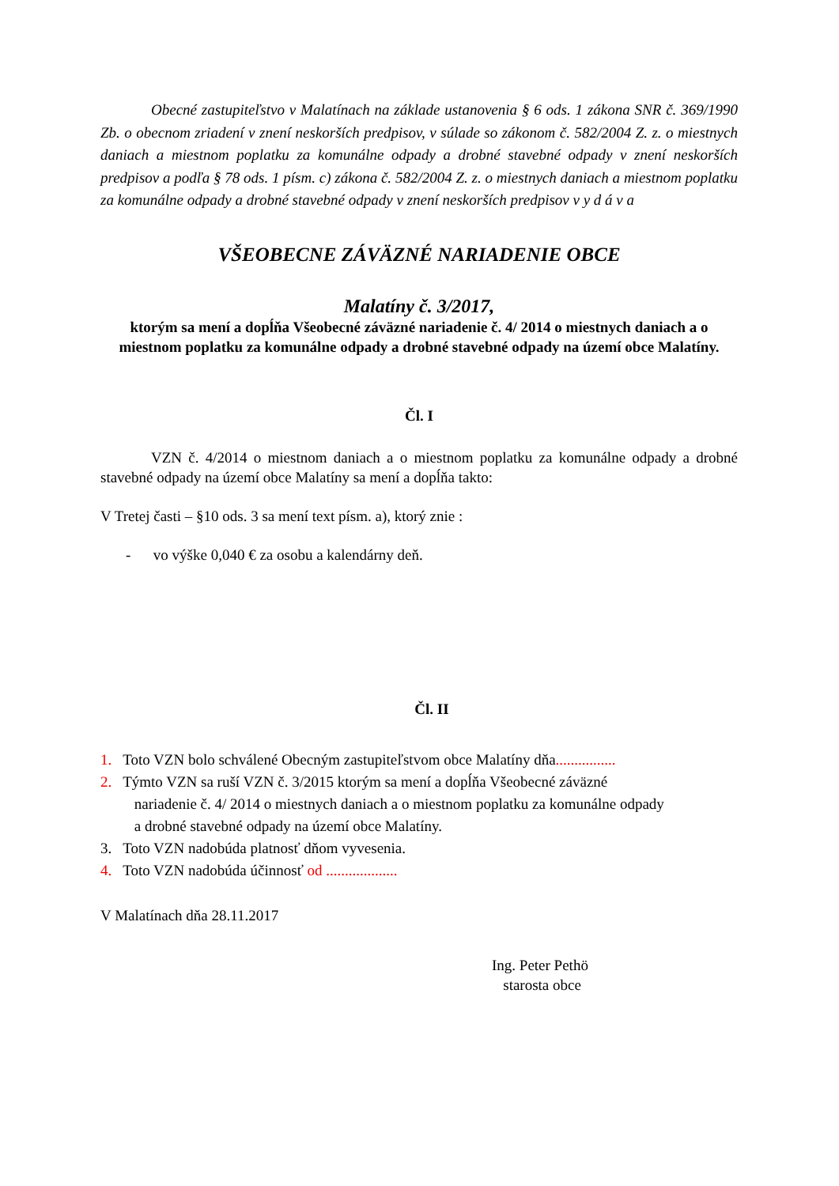Obecné zastupiteľstvo v Malatínach na základe ustanovenia § 6 ods. 1 zákona SNR č. 369/1990 Zb. o obecnom zriadení v znení neskorších predpisov, v súlade so zákonom č. 582/2004 Z. z. o miestnych daniach a miestnom poplatku za komunálne odpady a drobné stavebné odpady v znení neskorších predpisov a podľa § 78 ods. 1 písm. c) zákona č. 582/2004 Z. z. o miestnych daniach a miestnom poplatku za komunálne odpady a drobné stavebné odpady v znení neskorších predpisov v y d á v a
VŠEOBECNE ZÁVÄZNÉ NARIADENIE OBCE
Malatíny č. 3/2017,
ktorým sa mení a dopĺňa Všeobecné záväzné nariadenie č. 4/ 2014 o miestnych daniach a o miestnom poplatku za komunálne odpady a drobné stavebné odpady na území obce Malatíny.
Čl. I
VZN č. 4/2014 o miestnom daniach a o miestnom poplatku za komunálne odpady a drobné stavebné odpady na území obce Malatíny sa mení a dopĺňa takto:
V Tretej časti – §10 ods. 3 sa mení text písm. a), ktorý znie :
- vo výške 0,040 € za osobu a kalendárny deň.
Čl. II
1. Toto VZN bolo schválené Obecným zastupiteľstvom obce Malatíny dňa................
2. Týmto VZN sa ruší VZN č. 3/2015 ktorým sa mení a dopĺňa Všeobecné záväzné
nariadenie č. 4/ 2014 o miestnych daniach a o miestnom poplatku za komunálne odpady
a drobné stavebné odpady na území obce Malatíny.
3. Toto VZN nadobúda platnosť dňom vyvesenia.
4. Toto VZN nadobúda účinnosť od ...................
V Malatínach dňa 28.11.2017
Ing. Peter Pethö
starosta obce